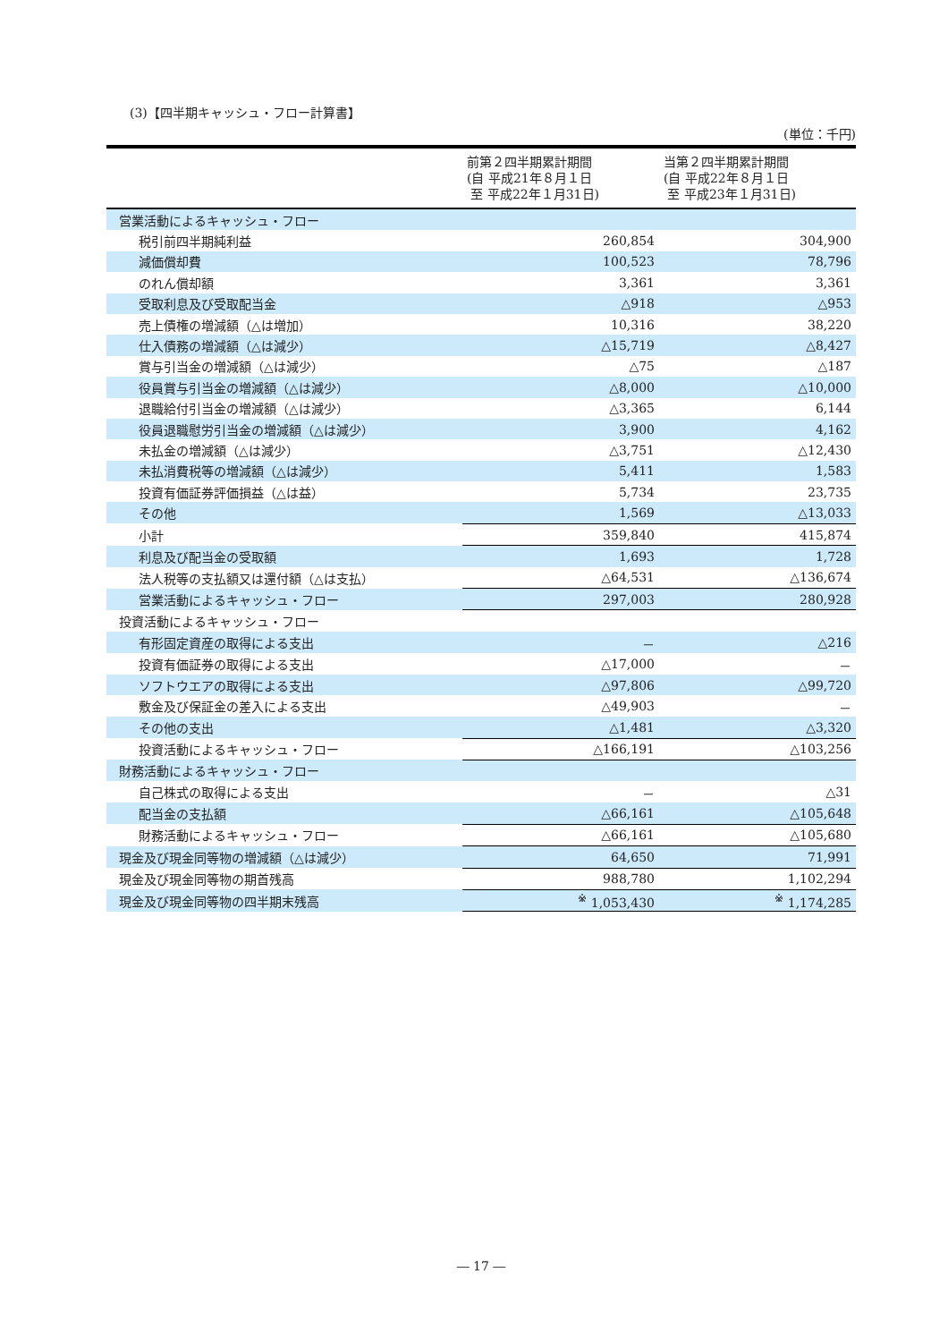(3)【四半期キャッシュ・フロー計算書】
(単位：千円)
| | 前第２四半期累計期間 (自 平成21年８月１日 至 平成22年１月31日) | 当第２四半期累計期間 (自 平成22年８月１日 至 平成23年１月31日) |
| --- | --- | --- |
| 営業活動によるキャッシュ・フロー | | |
| 税引前四半期純利益 | 260,854 | 304,900 |
| 減価償却費 | 100,523 | 78,796 |
| のれん償却額 | 3,361 | 3,361 |
| 受取利息及び受取配当金 | △918 | △953 |
| 売上債権の増減額（△は増加） | 10,316 | 38,220 |
| 仕入債務の増減額（△は減少） | △15,719 | △8,427 |
| 賞与引当金の増減額（△は減少） | △75 | △187 |
| 役員賞与引当金の増減額（△は減少） | △8,000 | △10,000 |
| 退職給付引当金の増減額（△は減少） | △3,365 | 6,144 |
| 役員退職慰労引当金の増減額（△は減少） | 3,900 | 4,162 |
| 未払金の増減額（△は減少） | △3,751 | △12,430 |
| 未払消費税等の増減額（△は減少） | 5,411 | 1,583 |
| 投資有価証券評価損益（△は益） | 5,734 | 23,735 |
| その他 | 1,569 | △13,033 |
| 小計 | 359,840 | 415,874 |
| 利息及び配当金の受取額 | 1,693 | 1,728 |
| 法人税等の支払額又は還付額（△は支払） | △64,531 | △136,674 |
| 営業活動によるキャッシュ・フロー | 297,003 | 280,928 |
| 投資活動によるキャッシュ・フロー | | |
| 有形固定資産の取得による支出 | － | △216 |
| 投資有価証券の取得による支出 | △17,000 | － |
| ソフトウエアの取得による支出 | △97,806 | △99,720 |
| 敷金及び保証金の差入による支出 | △49,903 | － |
| その他の支出 | △1,481 | △3,320 |
| 投資活動によるキャッシュ・フロー | △166,191 | △103,256 |
| 財務活動によるキャッシュ・フロー | | |
| 自己株式の取得による支出 | － | △31 |
| 配当金の支払額 | △66,161 | △105,648 |
| 財務活動によるキャッシュ・フロー | △66,161 | △105,680 |
| 現金及び現金同等物の増減額（△は減少） | 64,650 | 71,991 |
| 現金及び現金同等物の期首残高 | 988,780 | 1,102,294 |
| 現金及び現金同等物の四半期末残高 | <sup>※</sup> 1,053,430 | <sup>※</sup> 1,174,285 |
― 17 ―